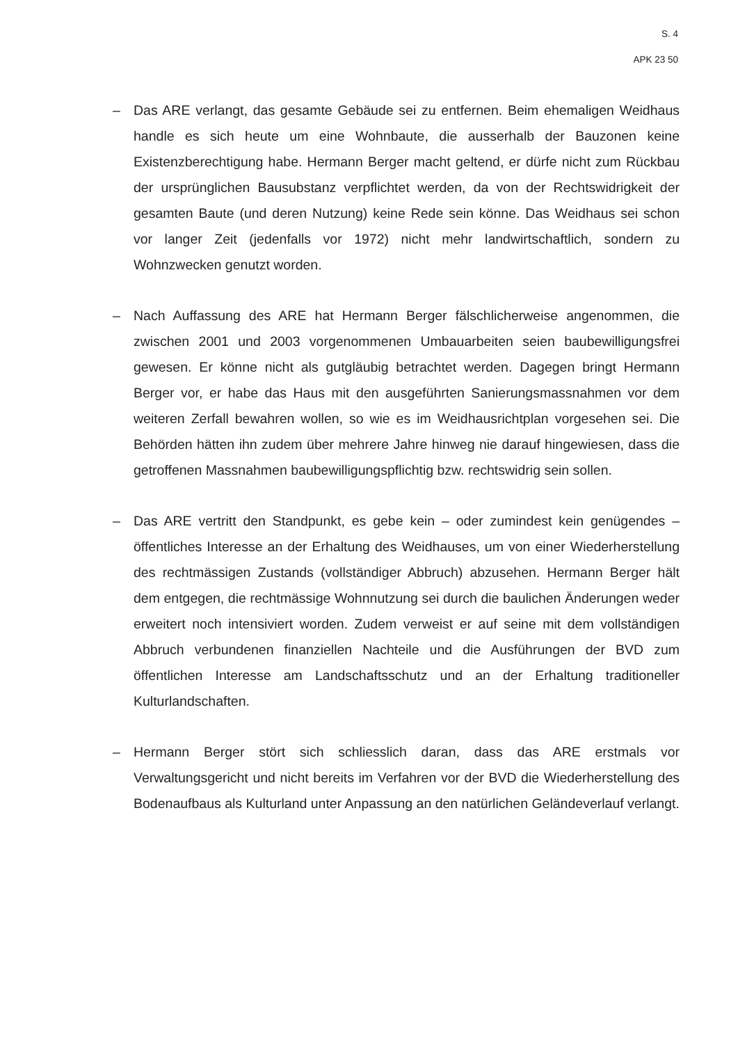S. 4
APK 23 50
– Das ARE verlangt, das gesamte Gebäude sei zu entfernen. Beim ehemaligen Weidhaus handle es sich heute um eine Wohnbaute, die ausserhalb der Bauzonen keine Existenzberechtigung habe. Hermann Berger macht geltend, er dürfe nicht zum Rückbau der ursprünglichen Bausubstanz verpflichtet werden, da von der Rechtswidrigkeit der gesamten Baute (und deren Nutzung) keine Rede sein könne. Das Weidhaus sei schon vor langer Zeit (jedenfalls vor 1972) nicht mehr landwirtschaftlich, sondern zu Wohnzwecken genutzt worden.
– Nach Auffassung des ARE hat Hermann Berger fälschlicherweise angenommen, die zwischen 2001 und 2003 vorgenommenen Umbauarbeiten seien baubewilligungsfrei gewesen. Er könne nicht als gutgläubig betrachtet werden. Dagegen bringt Hermann Berger vor, er habe das Haus mit den ausgeführten Sanierungsmassnahmen vor dem weiteren Zerfall bewahren wollen, so wie es im Weidhausrichtplan vorgesehen sei. Die Behörden hätten ihn zudem über mehrere Jahre hinweg nie darauf hingewiesen, dass die getroffenen Massnahmen baubewilligungspflichtig bzw. rechtswidrig sein sollen.
– Das ARE vertritt den Standpunkt, es gebe kein – oder zumindest kein genügendes – öffentliches Interesse an der Erhaltung des Weidhauses, um von einer Wiederherstellung des rechtmässigen Zustands (vollständiger Abbruch) abzusehen. Hermann Berger hält dem entgegen, die rechtmässige Wohnnutzung sei durch die baulichen Änderungen weder erweitert noch intensiviert worden. Zudem verweist er auf seine mit dem vollständigen Abbruch verbundenen finanziellen Nachteile und die Ausführungen der BVD zum öffentlichen Interesse am Landschaftsschutz und an der Erhaltung traditioneller Kulturlandschaften.
– Hermann Berger stört sich schliesslich daran, dass das ARE erstmals vor Verwaltungsgericht und nicht bereits im Verfahren vor der BVD die Wiederherstellung des Bodenaufbaus als Kulturland unter Anpassung an den natürlichen Geländeverlauf verlangt.